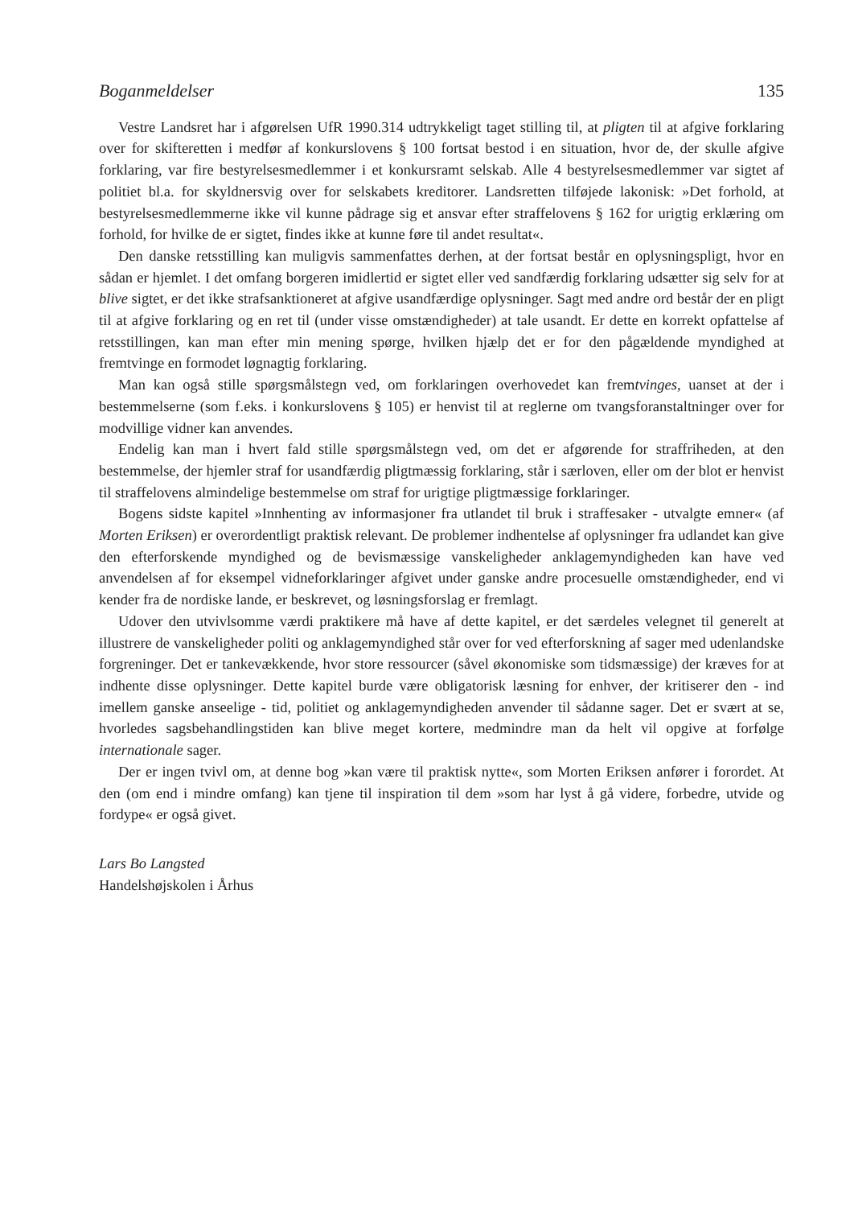Boganmeldelser 135
Vestre Landsret har i afgørelsen UfR 1990.314 udtrykkeligt taget stilling til, at pligten til at afgive forklaring over for skifteretten i medfør af konkurslovens § 100 fortsat bestod i en situation, hvor de, der skulle afgive forklaring, var fire bestyrelsesmedlemmer i et konkursramt selskab. Alle 4 bestyrelsesmedlemmer var sigtet af politiet bl.a. for skyldnersvig over for selskabets kreditorer. Landsretten tilføjede lakonisk: »Det forhold, at bestyrelsesmedlemmerne ikke vil kunne pådrage sig et ansvar efter straffelovens § 162 for urigtig erklæring om forhold, for hvilke de er sigtet, findes ikke at kunne føre til andet resultat«.
Den danske retsstilling kan muligvis sammenfattes derhen, at der fortsat består en oplysningspligt, hvor en sådan er hjemlet. I det omfang borgeren imidlertid er sigtet eller ved sandfærdig forklaring udsætter sig selv for at blive sigtet, er det ikke strafsanktioneret at afgive usandfærdige oplysninger. Sagt med andre ord består der en pligt til at afgive forklaring og en ret til (under visse omstændigheder) at tale usandt. Er dette en korrekt opfattelse af retsstillingen, kan man efter min mening spørge, hvilken hjælp det er for den pågældende myndighed at fremtvinge en formodet løgnagtig forklaring.
Man kan også stille spørgsmålstegn ved, om forklaringen overhovedet kan fremtvinges, uanset at der i bestemmelserne (som f.eks. i konkurslovens § 105) er henvist til at reglerne om tvangsforanstaltninger over for modvillige vidner kan anvendes.
Endelig kan man i hvert fald stille spørgsmålstegn ved, om det er afgørende for straffriheden, at den bestemmelse, der hjemler straf for usandfærdig pligtmæssig forklaring, står i særloven, eller om der blot er henvist til straffelovens almindelige bestemmelse om straf for urigtige pligtmæssige forklaringer.
Bogens sidste kapitel »Innhenting av informasjoner fra utlandet til bruk i straffesaker - utvalgte emner« (af Morten Eriksen) er overordentligt praktisk relevant. De problemer indhentelse af oplysninger fra udlandet kan give den efterforskende myndighed og de bevismæssige vanskeligheder anklagemyndigheden kan have ved anvendelsen af for eksempel vidneforklaringer afgivet under ganske andre procesuelle omstændigheder, end vi kender fra de nordiske lande, er beskrevet, og løsningsforslag er fremlagt.
Udover den utvivlsomme værdi praktikere må have af dette kapitel, er det særdeles velegnet til generelt at illustrere de vanskeligheder politi og anklagemyndighed står over for ved efterforskning af sager med udenlandske forgreninger. Det er tankevækkende, hvor store ressourcer (såvel økonomiske som tidsmæssige) der kræves for at indhente disse oplysninger. Dette kapitel burde være obligatorisk læsning for enhver, der kritiserer den - ind imellem ganske anseelige - tid, politiet og anklagemyndigheden anvender til sådanne sager. Det er svært at se, hvorledes sagsbehandlingstiden kan blive meget kortere, medmindre man da helt vil opgive at forfølge internationale sager.
Der er ingen tvivl om, at denne bog »kan være til praktisk nytte«, som Morten Eriksen anfører i forordet. At den (om end i mindre omfang) kan tjene til inspiration til dem »som har lyst å gå videre, forbedre, utvide og fordype« er også givet.
Lars Bo Langsted
Handelshøjskolen i Århus